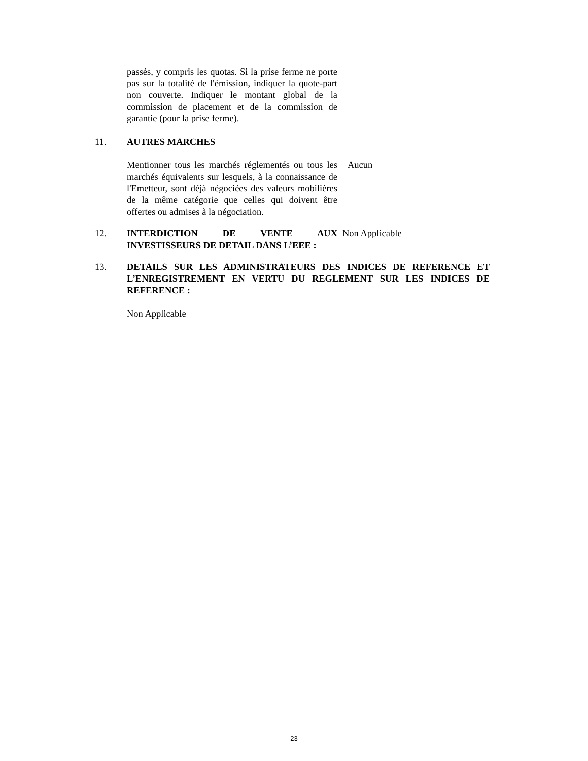passés, y compris les quotas. Si la prise ferme ne porte pas sur la totalité de l'émission, indiquer la quote-part non couverte. Indiquer le montant global de la commission de placement et de la commission de garantie (pour la prise ferme).
11. AUTRES MARCHES
Mentionner tous les marchés réglementés ou tous les marchés équivalents sur lesquels, à la connaissance de l'Emetteur, sont déjà négociées des valeurs mobilières de la même catégorie que celles qui doivent être offertes ou admises à la négociation.
Aucun
12. INTERDICTION DE VENTE AUX INVESTISSEURS DE DETAIL DANS L’EEE :
Non Applicable
13. DETAILS SUR LES ADMINISTRATEURS DES INDICES DE REFERENCE ET L’ENREGISTREMENT EN VERTU DU REGLEMENT SUR LES INDICES DE REFERENCE :
Non Applicable
23